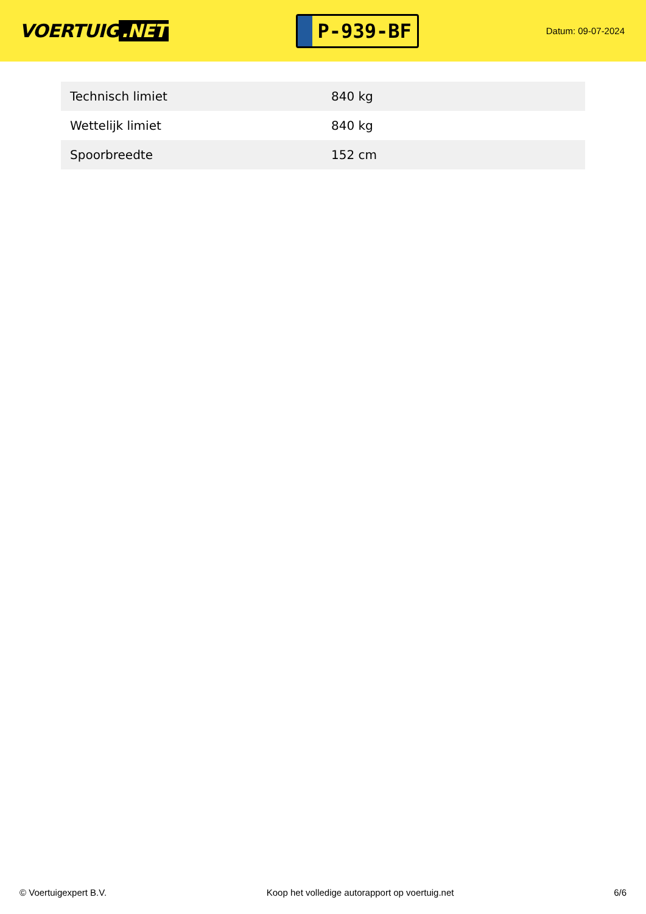VOERTUIG.NET
P-939-BF
Datum: 09-07-2024
| Technisch limiet | 840 kg |
| Wettelijk limiet | 840 kg |
| Spoorbreedte | 152 cm |
© Voertuigexpert B.V. Koop het volledige autorapport op voertuig.net 6/6